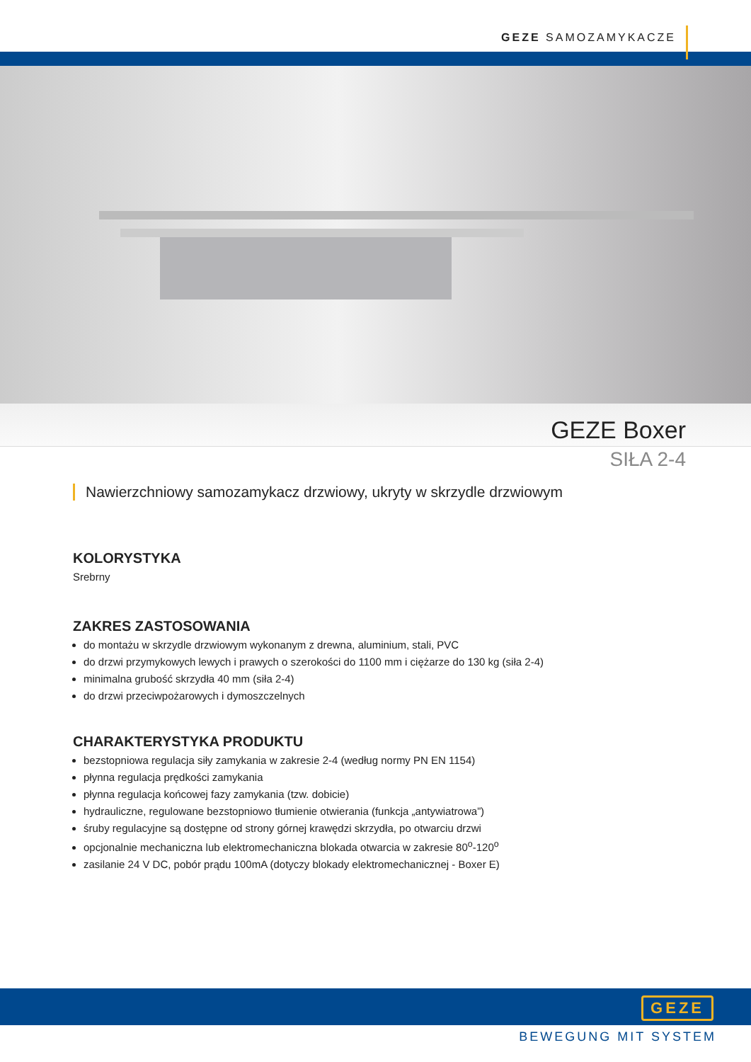GEZE SAMOZAMYKACZE
GEZE Boxer
SIŁA 2-4
Nawierzchniowy samozamykacz drzwiowy, ukryty w skrzydle drzwiowym
KOLORYSTYKA
Srebrny
ZAKRES ZASTOSOWANIA
do montażu w skrzydle drzwiowym wykonanym z drewna, aluminium, stali, PVC
do drzwi przymykowych lewych i prawych o szerokości do 1100 mm i ciężarze do 130 kg (siła 2-4)
minimalna grubość skrzydła 40 mm (siła 2-4)
do drzwi przeciwpożarowych i dymoszczelnych
CHARAKTERYSTYKA PRODUKTU
bezstopniowa regulacja siły zamykania w zakresie 2-4 (według normy PN EN 1154)
płynna regulacja prędkości zamykania
płynna regulacja końcowej fazy zamykania (tzw. dobicie)
hydrauliczne, regulowane bezstopniowo tłumienie otwierania (funkcja „antywiatrowa”)
śruby regulacyjne są dostępne od strony górnej krawędzi skrzydła, po otwarciu drzwi
opcjonalnie mechaniczna lub elektromechaniczna blokada otwarcia w zakresie 80<sup>o</sup>-120<sup>o</sup>
zasilanie 24 V DC, pobór prądu 100mA (dotyczy blokady elektromechanicznej - Boxer E)
GEZE
BEWEGUNG MIT SYSTEM